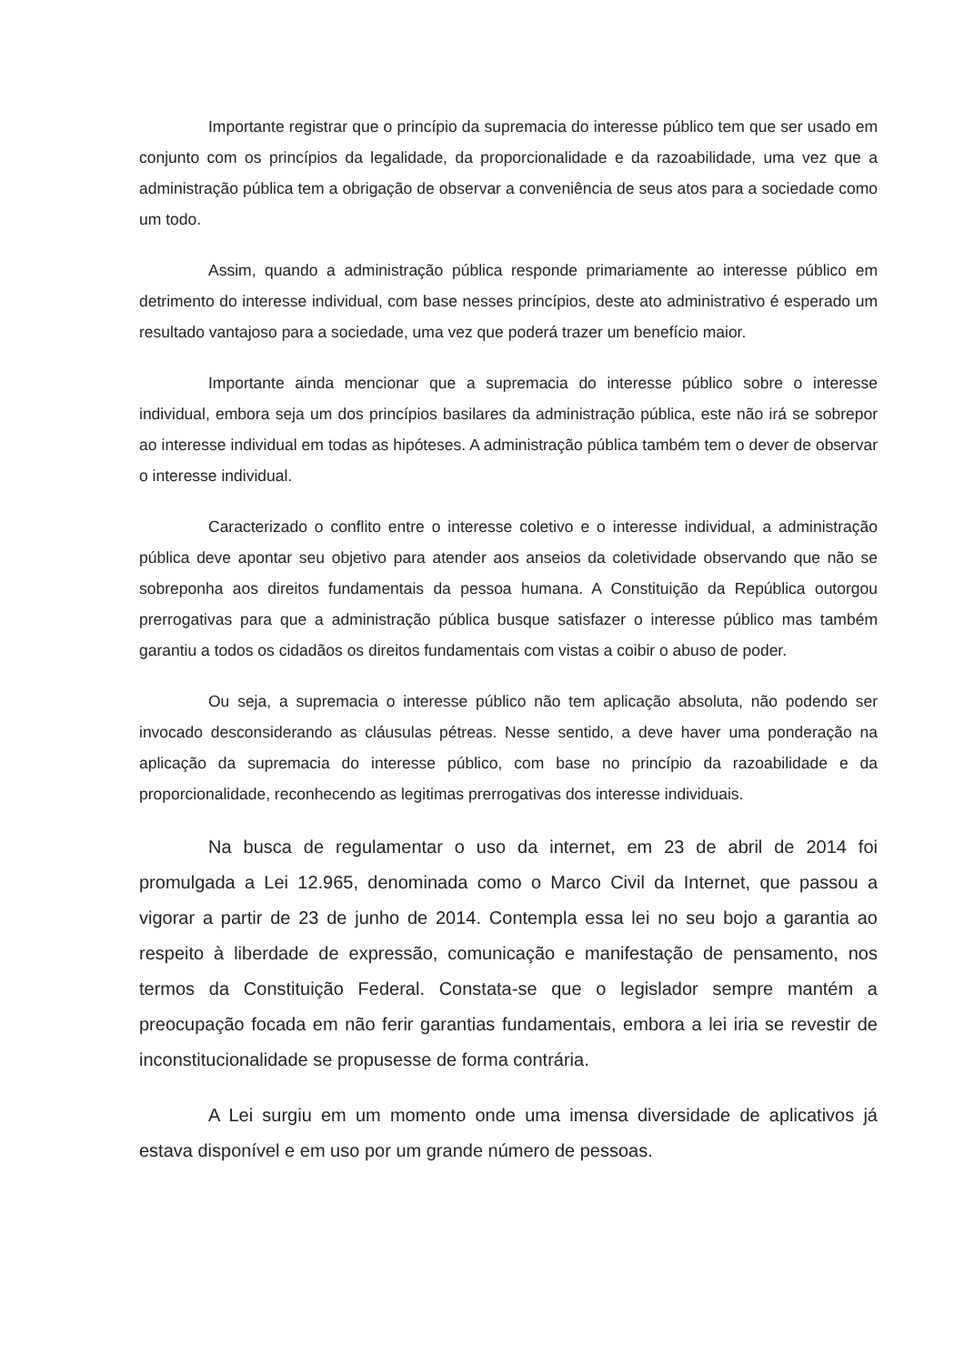Importante registrar que o princípio da supremacia do interesse público tem que ser usado em conjunto com os princípios da legalidade, da proporcionalidade e da razoabilidade, uma vez que a administração pública tem a obrigação de observar a conveniência de seus atos para a sociedade como um todo.
Assim, quando a administração pública responde primariamente ao interesse público em detrimento do interesse individual, com base nesses princípios, deste ato administrativo é esperado um resultado vantajoso para a sociedade, uma vez que poderá trazer um benefício maior.
Importante ainda mencionar que a supremacia do interesse público sobre o interesse individual, embora seja um dos princípios basilares da administração pública, este não irá se sobrepor ao interesse individual em todas as hipóteses. A administração pública também tem o dever de observar o interesse individual.
Caracterizado o conflito entre o interesse coletivo e o interesse individual, a administração pública deve apontar seu objetivo para atender aos anseios da coletividade observando que não se sobreponha aos direitos fundamentais da pessoa humana. A Constituição da República outorgou prerrogativas para que a administração pública busque satisfazer o interesse público mas também garantiu a todos os cidadãos os direitos fundamentais com vistas a coibir o abuso de poder.
Ou seja, a supremacia o interesse público não tem aplicação absoluta, não podendo ser invocado desconsiderando as cláusulas pétreas. Nesse sentido, a deve haver uma ponderação na aplicação da supremacia do interesse público, com base no princípio da razoabilidade e da proporcionalidade, reconhecendo as legitimas prerrogativas dos interesse individuais.
Na busca de regulamentar o uso da internet, em 23 de abril de 2014 foi promulgada a Lei 12.965, denominada como o Marco Civil da Internet, que passou a vigorar a partir de 23 de junho de 2014. Contempla essa lei no seu bojo a garantia ao respeito à liberdade de expressão, comunicação e manifestação de pensamento, nos termos da Constituição Federal. Constata-se que o legislador sempre mantém a preocupação focada em não ferir garantias fundamentais, embora a lei iria se revestir de inconstitucionalidade se propusesse de forma contrária.
A Lei surgiu em um momento onde uma imensa diversidade de aplicativos já estava disponível e em uso por um grande número de pessoas.